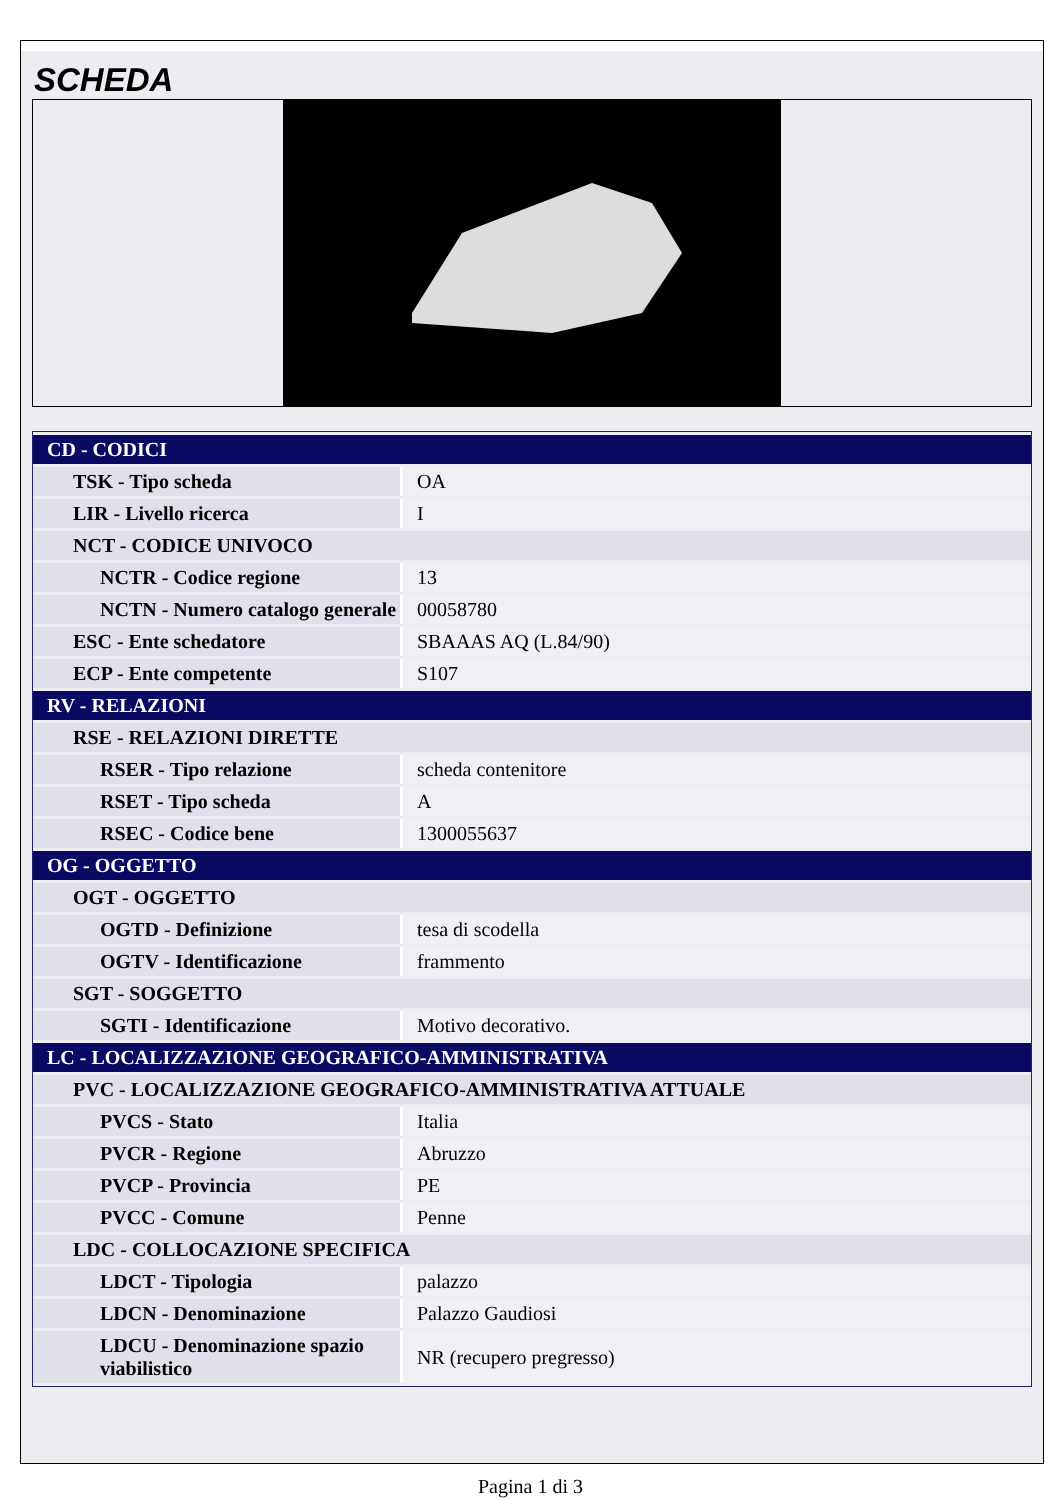SCHEDA
| CD - CODICI | |
| TSK - Tipo scheda | OA |
| LIR - Livello ricerca | I |
| NCT - CODICE UNIVOCO | |
| NCTR - Codice regione | 13 |
| NCTN - Numero catalogo generale | 00058780 |
| ESC - Ente schedatore | SBAAAS AQ (L.84/90) |
| ECP - Ente competente | S107 |
| RV - RELAZIONI | |
| RSE - RELAZIONI DIRETTE | |
| RSER - Tipo relazione | scheda contenitore |
| RSET - Tipo scheda | A |
| RSEC - Codice bene | 1300055637 |
| OG - OGGETTO | |
| OGT - OGGETTO | |
| OGTD - Definizione | tesa di scodella |
| OGTV - Identificazione | frammento |
| SGT - SOGGETTO | |
| SGTI - Identificazione | Motivo decorativo. |
| LC - LOCALIZZAZIONE GEOGRAFICO-AMMINISTRATIVA | |
| PVC - LOCALIZZAZIONE GEOGRAFICO-AMMINISTRATIVA ATTUALE | |
| PVCS - Stato | Italia |
| PVCR - Regione | Abruzzo |
| PVCP - Provincia | PE |
| PVCC - Comune | Penne |
| LDC - COLLOCAZIONE SPECIFICA | |
| LDCT - Tipologia | palazzo |
| LDCN - Denominazione | Palazzo Gaudiosi |
| LDCU - Denominazione spazio viabilistico | NR (recupero pregresso) |
Pagina 1 di 3